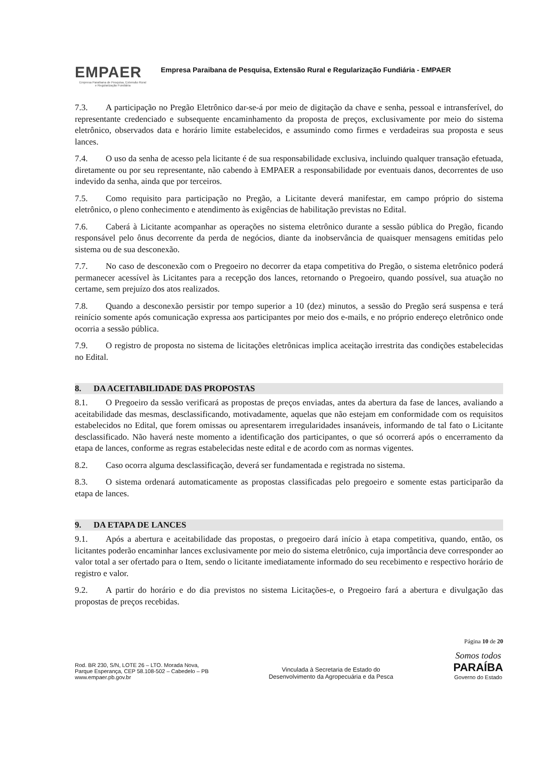EMPAER
Empresa Paraibana de Pesquisa, Extensão Rural
e Regularização Fundiária
Empresa Paraibana de Pesquisa, Extensão Rural e Regularização Fundiária - EMPAER
7.3. A participação no Pregão Eletrônico dar-se-á por meio de digitação da chave e senha, pessoal e intransferível, do representante credenciado e subsequente encaminhamento da proposta de preços, exclusivamente por meio do sistema eletrônico, observados data e horário limite estabelecidos, e assumindo como firmes e verdadeiras sua proposta e seus lances.
7.4. O uso da senha de acesso pela licitante é de sua responsabilidade exclusiva, incluindo qualquer transação efetuada, diretamente ou por seu representante, não cabendo à EMPAER a responsabilidade por eventuais danos, decorrentes de uso indevido da senha, ainda que por terceiros.
7.5. Como requisito para participação no Pregão, a Licitante deverá manifestar, em campo próprio do sistema eletrônico, o pleno conhecimento e atendimento às exigências de habilitação previstas no Edital.
7.6. Caberá à Licitante acompanhar as operações no sistema eletrônico durante a sessão pública do Pregão, ficando responsável pelo ônus decorrente da perda de negócios, diante da inobservância de quaisquer mensagens emitidas pelo sistema ou de sua desconexão.
7.7. No caso de desconexão com o Pregoeiro no decorrer da etapa competitiva do Pregão, o sistema eletrônico poderá permanecer acessível às Licitantes para a recepção dos lances, retornando o Pregoeiro, quando possível, sua atuação no certame, sem prejuízo dos atos realizados.
7.8. Quando a desconexão persistir por tempo superior a 10 (dez) minutos, a sessão do Pregão será suspensa e terá reinício somente após comunicação expressa aos participantes por meio dos e-mails, e no próprio endereço eletrônico onde ocorria a sessão pública.
7.9. O registro de proposta no sistema de licitações eletrônicas implica aceitação irrestrita das condições estabelecidas no Edital.
8. DA ACEITABILIDADE DAS PROPOSTAS
8.1. O Pregoeiro da sessão verificará as propostas de preços enviadas, antes da abertura da fase de lances, avaliando a aceitabilidade das mesmas, desclassificando, motivadamente, aquelas que não estejam em conformidade com os requisitos estabelecidos no Edital, que forem omissas ou apresentarem irregularidades insanáveis, informando de tal fato o Licitante desclassificado. Não haverá neste momento a identificação dos participantes, o que só ocorrerá após o encerramento da etapa de lances, conforme as regras estabelecidas neste edital e de acordo com as normas vigentes.
8.2. Caso ocorra alguma desclassificação, deverá ser fundamentada e registrada no sistema.
8.3. O sistema ordenará automaticamente as propostas classificadas pelo pregoeiro e somente estas participarão da etapa de lances.
9. DA ETAPA DE LANCES
9.1. Após a abertura e aceitabilidade das propostas, o pregoeiro dará início à etapa competitiva, quando, então, os licitantes poderão encaminhar lances exclusivamente por meio do sistema eletrônico, cuja importância deve corresponder ao valor total a ser ofertado para o Item, sendo o licitante imediatamente informado do seu recebimento e respectivo horário de registro e valor.
9.2. A partir do horário e do dia previstos no sistema Licitações-e, o Pregoeiro fará a abertura e divulgação das propostas de preços recebidas.
Página 10 de 20
Rod. BR 230, S/N, LOTE 26 – LTO. Morada Nova,
Parque Esperança, CEP 58.108-502 – Cabedelo – PB
www.empaer.pb.gov.br
Vinculada à Secretaria de Estado do
Desenvolvimento da Agropecuária e da Pesca
Somos todos
PARAÍBA
Governo do Estado